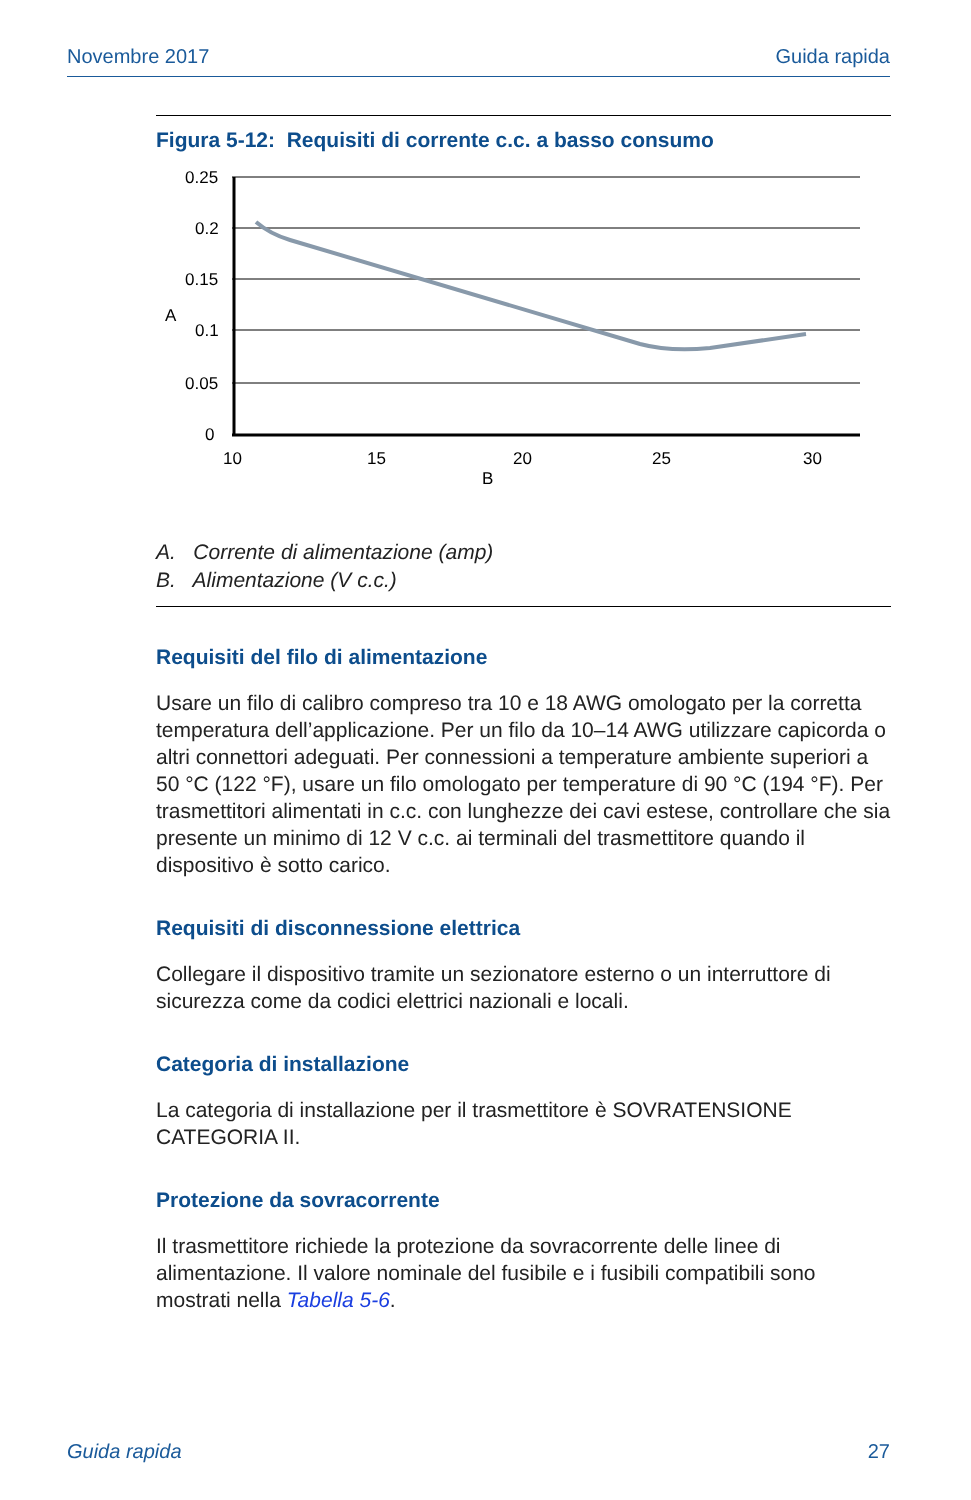Novembre 2017 Guida rapida
Figura 5-12: Requisiti di corrente c.c. a basso consumo
0.25
0.2
0.15
A
0.1
0.05
0
10
15
20
25
30
B
A. Corrente di alimentazione (amp)
B. Alimentazione (V c.c.)
Requisiti del filo di alimentazione
Usare un filo di calibro compreso tra 10 e 18 AWG omologato per la corretta temperatura dell’applicazione. Per un filo da 10–14 AWG utilizzare capicorda o altri connettori adeguati. Per connessioni a temperature ambiente superiori a 50 °C (122 °F), usare un filo omologato per temperature di 90 °C (194 °F). Per trasmettitori alimentati in c.c. con lunghezze dei cavi estese, controllare che sia presente un minimo di 12 V c.c. ai terminali del trasmettitore quando il dispositivo è sotto carico.
Requisiti di disconnessione elettrica
Collegare il dispositivo tramite un sezionatore esterno o un interruttore di sicurezza come da codici elettrici nazionali e locali.
Categoria di installazione
La categoria di installazione per il trasmettitore è SOVRATENSIONE CATEGORIA II.
Protezione da sovracorrente
Il trasmettitore richiede la protezione da sovracorrente delle linee di alimentazione. Il valore nominale del fusibile e i fusibili compatibili sono mostrati nella Tabella 5-6.
Guida rapida 27